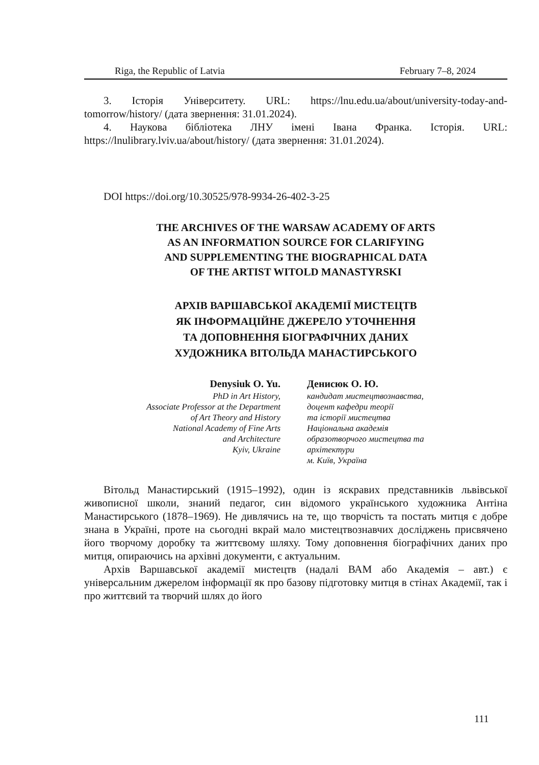Riga, the Republic of Latvia February 7–8, 2024
3. Історія Університету. URL: https://lnu.edu.ua/about/university-today-and-tomorrow/history/ (дата звернення: 31.01.2024).
4. Наукова бібліотека ЛНУ імені Івана Франка. Історія. URL: https://lnulibrary.lviv.ua/about/history/ (дата звернення: 31.01.2024).
DOI https://doi.org/10.30525/978-9934-26-402-3-25
THE ARCHIVES OF THE WARSAW ACADEMY OF ARTS
AS AN INFORMATION SOURCE FOR CLARIFYING
AND SUPPLEMENTING THE BIOGRAPHICAL DATA
OF THE ARTIST WITOLD MANASTYRSKI
АРХІВ ВАРШАВСЬКОЇ АКАДЕМІЇ МИСТЕЦТВ
ЯК ІНФОРМАЦІЙНЕ ДЖЕРЕЛО УТОЧНЕННЯ
ТА ДОПОВНЕННЯ БІОГРАФІЧНИХ ДАНИХ
ХУДОЖНИКА ВІТОЛЬДА МАНАСТИРСЬКОГО
Denysiuk O. Yu.
PhD in Art History,
Associate Professor at the Department
of Art Theory and History
National Academy of Fine Arts
and Architecture
Kyiv, Ukraine
Денисюк О. Ю.
кандидат мистецтвознавства,
доцент кафедри теорії
та історії мистецтва
Національна академія
образотворчого мистецтва та
архітектури
м. Київ, Україна
Вітольд Манастирський (1915–1992), один із яскравих представників львівської живописної школи, знаний педагог, син відомого українського художника Антіна Манастирського (1878–1969). Не дивлячись на те, що творчість та постать митця є добре знана в Україні, проте на сьогодні вкрай мало мистецтвознавчих досліджень присвячено його творчому доробку та життєвому шляху. Тому доповнення біографічних даних про митця, опираючись на архівні документи, є актуальним.
Архів Варшавської академії мистецтв (надалі ВАМ або Академія – авт.) є універсальним джерелом інформації як про базову підготовку митця в стінах Академії, так і про життєвий та творчий шлях до його
111